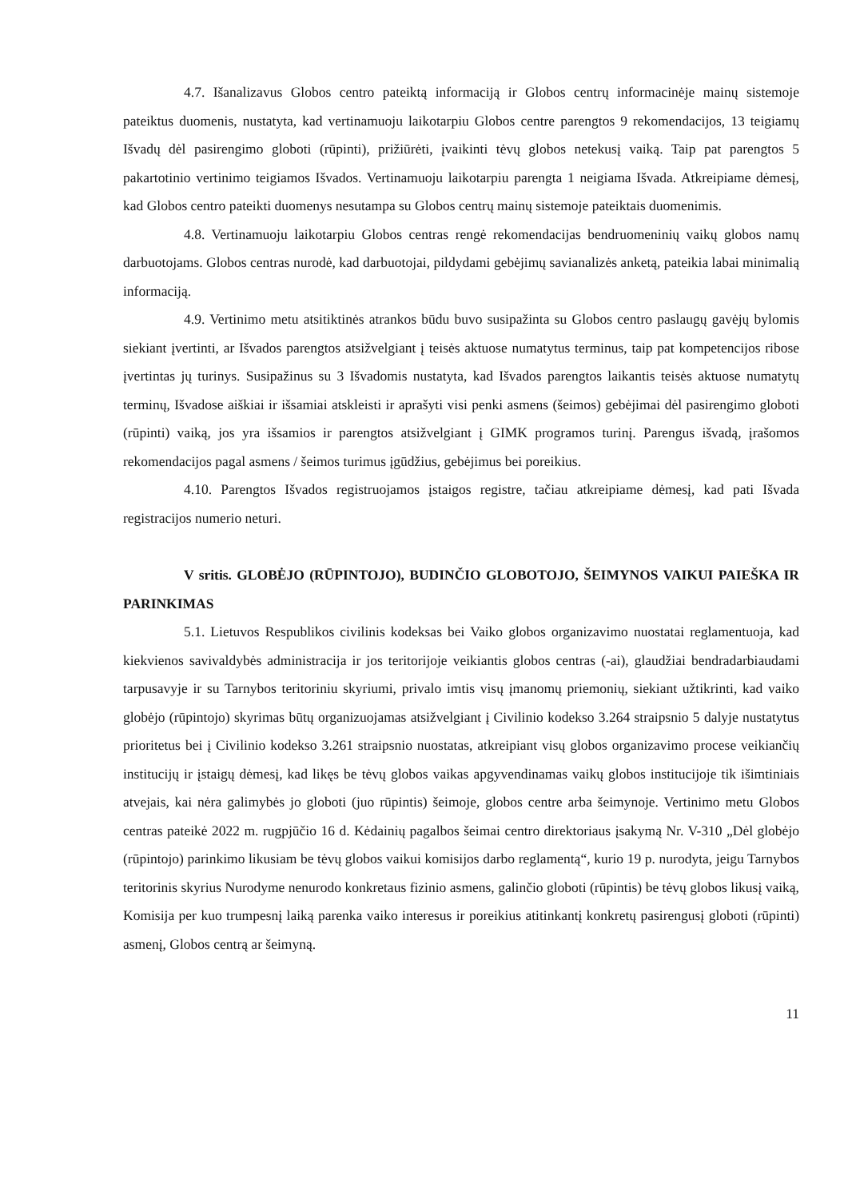4.7. Išanalizavus Globos centro pateiktą informaciją ir Globos centrų informacinėje mainų sistemoje pateiktus duomenis, nustatyta, kad vertinamuoju laikotarpiu Globos centre parengtos 9 rekomendacijos, 13 teigiamų Išvadų dėl pasirengimo globoti (rūpinti), prižiūrėti, įvaikinti tėvų globos netekusį vaiką. Taip pat parengtos 5 pakartotinio vertinimo teigiamos Išvados. Vertinamuoju laikotarpiu parengta 1 neigiama Išvada. Atkreipiame dėmesį, kad Globos centro pateikti duomenys nesutampa su Globos centrų mainų sistemoje pateiktais duomenimis.
4.8. Vertinamuoju laikotarpiu Globos centras rengė rekomendacijas bendruomeninių vaikų globos namų darbuotojams. Globos centras nurodė, kad darbuotojai, pildydami gebėjimų savianalizės anketą, pateikia labai minimalią informaciją.
4.9. Vertinimo metu atsitiktinės atrankos būdu buvo susipažinta su Globos centro paslaugų gavėjų bylomis siekiant įvertinti, ar Išvados parengtos atsižvelgiant į teisės aktuose numatytus terminus, taip pat kompetencijos ribose įvertintas jų turinys. Susipažinus su 3 Išvadomis nustatyta, kad Išvados parengtos laikantis teisės aktuose numatytų terminų, Išvadose aiškiai ir išsamiai atskleisti ir aprašyti visi penki asmens (šeimos) gebėjimai dėl pasirengimo globoti (rūpinti) vaiką, jos yra išsamios ir parengtos atsižvelgiant į GIMK programos turinį. Parengus išvadą, įrašomos rekomendacijos pagal asmens / šeimos turimus įgūdžius, gebėjimus bei poreikius.
4.10. Parengtos Išvados registruojamos įstaigos registre, tačiau atkreipiame dėmesį, kad pati Išvada registracijos numerio neturi.
V sritis. GLOBĖJO (RŪPINTOJO), BUDINČIO GLOBOTOJO, ŠEIMYNOS VAIKUI PAIEŠKA IR PARINKIMAS
5.1. Lietuvos Respublikos civilinis kodeksas bei Vaiko globos organizavimo nuostatai reglamentuoja, kad kiekvienos savivaldybės administracija ir jos teritorijoje veikiantis globos centras (-ai), glaudžiai bendradarbiaudami tarpusavyje ir su Tarnybos teritoriniu skyriumi, privalo imtis visų įmanomų priemonių, siekiant užtikrinti, kad vaiko globėjo (rūpintojo) skyrimas būtų organizuojamas atsižvelgiant į Civilinio kodekso 3.264 straipsnio 5 dalyje nustatytus prioritetus bei į Civilinio kodekso 3.261 straipsnio nuostatas, atkreipiant visų globos organizavimo procese veikiančių institucijų ir įstaigų dėmesį, kad likęs be tėvų globos vaikas apgyvendinamas vaikų globos institucijoje tik išimtiniais atvejais, kai nėra galimybės jo globoti (juo rūpintis) šeimoje, globos centre arba šeimynoje. Vertinimo metu Globos centras pateikė 2022 m. rugpjūčio 16 d. Kėdainių pagalbos šeimai centro direktoriaus įsakymą Nr. V-310 „Dėl globėjo (rūpintojo) parinkimo likusiam be tėvų globos vaikui komisijos darbo reglamentą“, kurio 19 p. nurodyta, jeigu Tarnybos teritorinis skyrius Nurodyme nenurodo konkretaus fizinio asmens, galinčio globoti (rūpintis) be tėvų globos likusį vaiką, Komisija per kuo trumpesnį laiką parenka vaiko interesus ir poreikius atitinkantį konkretų pasirengusį globoti (rūpinti) asmenį, Globos centrą ar šeimyną.
11